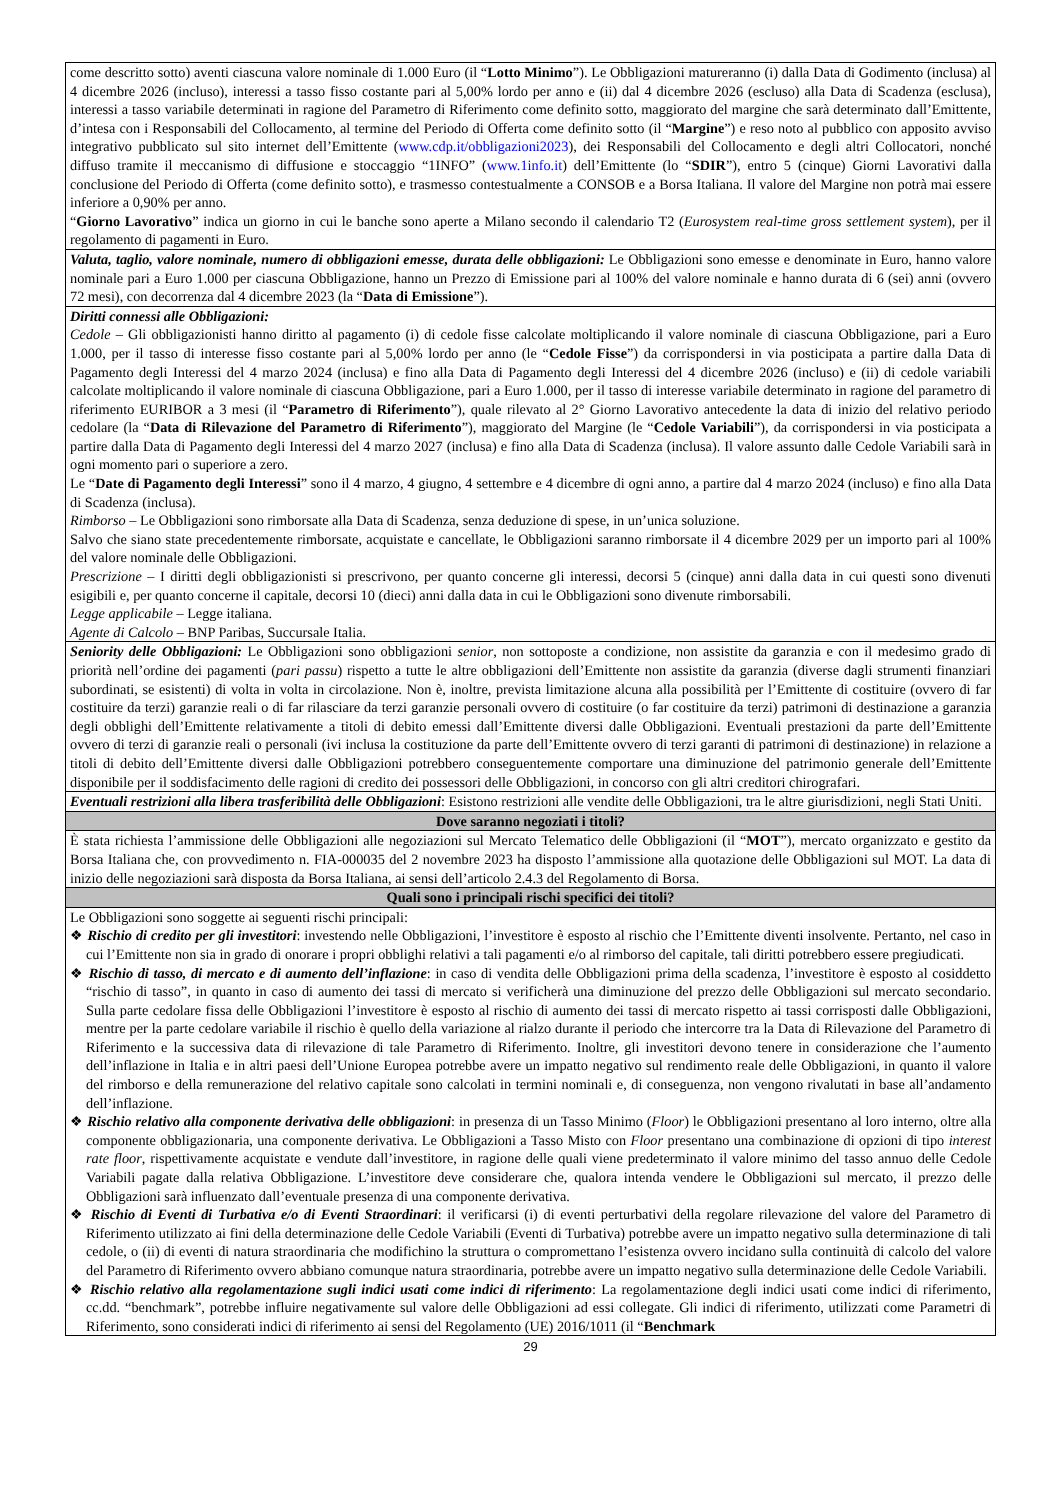| come descritto sotto) aventi ciascuna valore nominale di 1.000 Euro (il “ Lotto Minimo ”). Le Obbligazioni matureranno (i) dalla Data di Godimento (inclusa) al 4 dicembre 2026 (incluso), interessi a tasso fisso costante pari al 5,00% lordo per anno e (ii) dal 4 dicembre 2026 (escluso) alla Data di Scadenza (esclusa), interessi a tasso variabile determinati in ragione del Parametro di Riferimento come definito sotto, maggiorato del margine che sarà determinato dall’Emittente, d’intesa con i Responsabili del Collocamento, al termine del Periodo di Offerta come definito sotto (il “ Margine ”) e reso noto al pubblico con apposito avviso integrativo pubblicato sul sito internet dell’Emittente ( www.cdp.it/obbligazioni2023 ), dei Responsabili del Collocamento e degli altri Collocatori, nonché diffuso tramite il meccanismo di diffusione e stoccaggio “1INFO” ( www.1info.it ) dell’Emittente (lo “ SDIR ”), entro 5 (cinque) Giorni Lavorativi dalla conclusione del Periodo di Offerta (come definito sotto), e trasmesso contestualmente a CONSOB e a Borsa Italiana. Il valore del Margine non potrà mai essere inferiore a 0,90% per anno. “ Giorno Lavorativo ” indica un giorno in cui le banche sono aperte a Milano secondo il calendario T2 ( Eurosystem real-time gross settlement system ), per il regolamento di pagamenti in Euro. |
| Valuta, taglio, valore nominale, numero di obbligazioni emesse, durata delle obbligazioni: Le Obbligazioni sono emesse e denominate in Euro, hanno valore nominale pari a Euro 1.000 per ciascuna Obbligazione, hanno un Prezzo di Emissione pari al 100% del valore nominale e hanno durata di 6 (sei) anni (ovvero 72 mesi), con decorrenza dal 4 dicembre 2023 (la “ Data di Emissione ”). |
| Diritti connessi alle Obbligazioni: Cedole – Gli obbligazionisti hanno diritto al pagamento (i) di cedole fisse calcolate moltiplicando il valore nominale di ciascuna Obbligazione, pari a Euro 1.000, per il tasso di interesse fisso costante pari al 5,00% lordo per anno (le “ Cedole Fisse ”) da corrispondersi in via posticipata a partire dalla Data di Pagamento degli Interessi del 4 marzo 2024 (inclusa) e fino alla Data di Pagamento degli Interessi del 4 dicembre 2026 (incluso) e (ii) di cedole variabili calcolate moltiplicando il valore nominale di ciascuna Obbligazione, pari a Euro 1.000, per il tasso di interesse variabile determinato in ragione del parametro di riferimento EURIBOR a 3 mesi (il “ Parametro di Riferimento ”), quale rilevato al 2° Giorno Lavorativo antecedente la data di inizio del relativo periodo cedolare (la “ Data di Rilevazione del Parametro di Riferimento ”), maggiorato del Margine (le “ Cedole Variabili ”), da corrispondersi in via posticipata a partire dalla Data di Pagamento degli Interessi del 4 marzo 2027 (inclusa) e fino alla Data di Scadenza (inclusa). Il valore assunto dalle Cedole Variabili sarà in ogni momento pari o superiore a zero. Le “ Date di Pagamento degli Interessi ” sono il 4 marzo, 4 giugno, 4 settembre e 4 dicembre di ogni anno, a partire dal 4 marzo 2024 (incluso) e fino alla Data di Scadenza (inclusa). Rimborso – Le Obbligazioni sono rimborsate alla Data di Scadenza, senza deduzione di spese, in un’unica soluzione. Salvo che siano state precedentemente rimborsate, acquistate e cancellate, le Obbligazioni saranno rimborsate il 4 dicembre 2029 per un importo pari al 100% del valore nominale delle Obbligazioni. Prescrizione – I diritti degli obbligazionisti si prescrivono, per quanto concerne gli interessi, decorsi 5 (cinque) anni dalla data in cui questi sono divenuti esigibili e, per quanto concerne il capitale, decorsi 10 (dieci) anni dalla data in cui le Obbligazioni sono divenute rimborsabili. Legge applicabile – Legge italiana. Agente di Calcolo – BNP Paribas, Succursale Italia. |
| Seniority delle Obbligazioni: Le Obbligazioni sono obbligazioni senior , non sottoposte a condizione, non assistite da garanzia e con il medesimo grado di priorità nell’ordine dei pagamenti ( pari passu ) rispetto a tutte le altre obbligazioni dell’Emittente non assistite da garanzia (diverse dagli strumenti finanziari subordinati, se esistenti) di volta in volta in circolazione. Non è, inoltre, prevista limitazione alcuna alla possibilità per l’Emittente di costituire (ovvero di far costituire da terzi) garanzie reali o di far rilasciare da terzi garanzie personali ovvero di costituire (o far costituire da terzi) patrimoni di destinazione a garanzia degli obblighi dell’Emittente relativamente a titoli di debito emessi dall’Emittente diversi dalle Obbligazioni. Eventuali prestazioni da parte dell’Emittente ovvero di terzi di garanzie reali o personali (ivi inclusa la costituzione da parte dell’Emittente ovvero di terzi garanti di patrimoni di destinazione) in relazione a titoli di debito dell’Emittente diversi dalle Obbligazioni potrebbero conseguentemente comportare una diminuzione del patrimonio generale dell’Emittente disponibile per il soddisfacimento delle ragioni di credito dei possessori delle Obbligazioni, in concorso con gli altri creditori chirografari. |
| Eventuali restrizioni alla libera trasferibilità delle Obbligazioni : Esistono restrizioni alle vendite delle Obbligazioni, tra le altre giurisdizioni, negli Stati Uniti. |
| Dove saranno negoziati i titoli? |
| È stata richiesta l’ammissione delle Obbligazioni alle negoziazioni sul Mercato Telematico delle Obbligazioni (il “ MOT ”), mercato organizzato e gestito da Borsa Italiana che, con provvedimento n. FIA-000035 del 2 novembre 2023 ha disposto l’ammissione alla quotazione delle Obbligazioni sul MOT. La data di inizio delle negoziazioni sarà disposta da Borsa Italiana, ai sensi dell’articolo 2.4.3 del Regolamento di Borsa. |
| Quali sono i principali rischi specifici dei titoli? |
| Le Obbligazioni sono soggette ai seguenti rischi principali: ❖ Rischio di credito per gli investitori : investendo nelle Obbligazioni, l’investitore è esposto al rischio che l’Emittente diventi insolvente. Pertanto, nel caso in cui l’Emittente non sia in grado di onorare i propri obblighi relativi a tali pagamenti e/o al rimborso del capitale, tali diritti potrebbero essere pregiudicati. ❖ Rischio di tasso, di mercato e di aumento dell’inflazione : in caso di vendita delle Obbligazioni prima della scadenza, l’investitore è esposto al cosiddetto “rischio di tasso”, in quanto in caso di aumento dei tassi di mercato si verificherà una diminuzione del prezzo delle Obbligazioni sul mercato secondario. Sulla parte cedolare fissa delle Obbligazioni l’investitore è esposto al rischio di aumento dei tassi di mercato rispetto ai tassi corrisposti dalle Obbligazioni, mentre per la parte cedolare variabile il rischio è quello della variazione al rialzo durante il periodo che intercorre tra la Data di Rilevazione del Parametro di Riferimento e la successiva data di rilevazione di tale Parametro di Riferimento. Inoltre, gli investitori devono tenere in considerazione che l’aumento dell’inflazione in Italia e in altri paesi dell’Unione Europea potrebbe avere un impatto negativo sul rendimento reale delle Obbligazioni, in quanto il valore del rimborso e della remunerazione del relativo capitale sono calcolati in termini nominali e, di conseguenza, non vengono rivalutati in base all’andamento dell’inflazione. ❖ Rischio relativo alla componente derivativa delle obbligazioni : in presenza di un Tasso Minimo ( Floor ) le Obbligazioni presentano al loro interno, oltre alla componente obbligazionaria, una componente derivativa. Le Obbligazioni a Tasso Misto con Floor presentano una combinazione di opzioni di tipo interest rate floor , rispettivamente acquistate e vendute dall’investitore, in ragione delle quali viene predeterminato il valore minimo del tasso annuo delle Cedole Variabili pagate dalla relativa Obbligazione. L’investitore deve considerare che, qualora intenda vendere le Obbligazioni sul mercato, il prezzo delle Obbligazioni sarà influenzato dall’eventuale presenza di una componente derivativa. ❖ Rischio di Eventi di Turbativa e/o di Eventi Straordinari : il verificarsi (i) di eventi perturbativi della regolare rilevazione del valore del Parametro di Riferimento utilizzato ai fini della determinazione delle Cedole Variabili (Eventi di Turbativa) potrebbe avere un impatto negativo sulla determinazione di tali cedole, o (ii) di eventi di natura straordinaria che modifichino la struttura o compromettano l’esistenza ovvero incidano sulla continuità di calcolo del valore del Parametro di Riferimento ovvero abbiano comunque natura straordinaria, potrebbe avere un impatto negativo sulla determinazione delle Cedole Variabili. ❖ Rischio relativo alla regolamentazione sugli indici usati come indici di riferimento : La regolamentazione degli indici usati come indici di riferimento, cc.dd. “benchmark”, potrebbe influire negativamente sul valore delle Obbligazioni ad essi collegate. Gli indici di riferimento, utilizzati come Parametri di Riferimento, sono considerati indici di riferimento ai sensi del Regolamento (UE) 2016/1011 (il “ Benchmark |
29